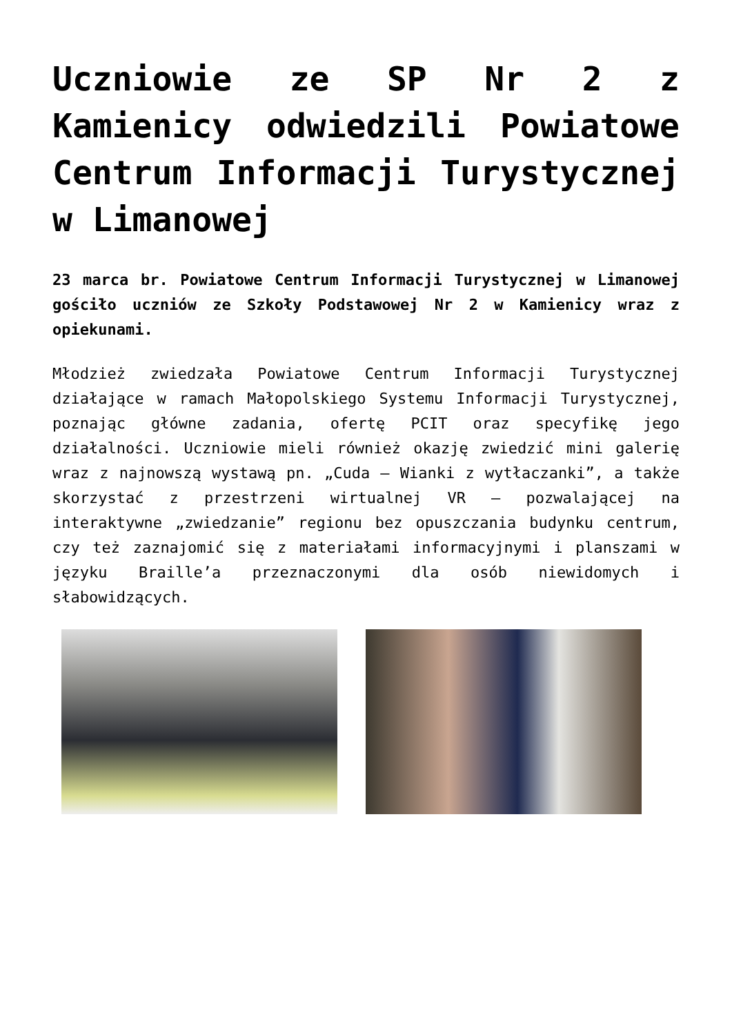Uczniowie ze SP Nr 2 z Kamienicy odwiedzili Powiatowe Centrum Informacji Turystycznej w Limanowej
23 marca br. Powiatowe Centrum Informacji Turystycznej w Limanowej gościło uczniów ze Szkoły Podstawowej Nr 2 w Kamienicy wraz z opiekunami.
Młodzież zwiedzała Powiatowe Centrum Informacji Turystycznej działające w ramach Małopolskiego Systemu Informacji Turystycznej, poznając główne zadania, ofertę PCIT oraz specyfikę jego działalności. Uczniowie mieli również okazję zwiedzić mini galerię wraz z najnowszą wystawą pn. „Cuda – Wianki z wytłaczanki”, a także skorzystać z przestrzeni wirtualnej VR – pozwalającej na interaktywne „zwiedzanie” regionu bez opuszczania budynku centrum, czy też zaznajomić się z materiałami informacyjnymi i planszami w języku Braille’a przeznaczonymi dla osób niewidomych i słabowidzących.